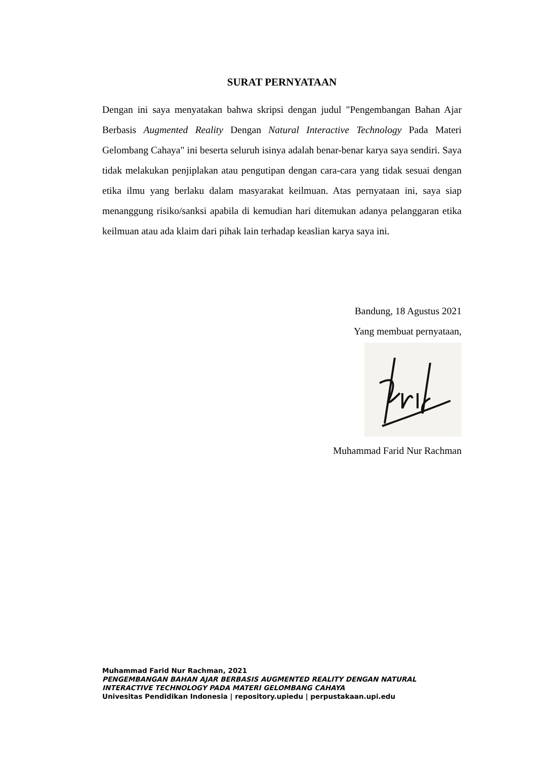SURAT PERNYATAAN
Dengan ini saya menyatakan bahwa skripsi dengan judul "Pengembangan Bahan Ajar Berbasis Augmented Reality Dengan Natural Interactive Technology Pada Materi Gelombang Cahaya" ini beserta seluruh isinya adalah benar-benar karya saya sendiri. Saya tidak melakukan penjiplakan atau pengutipan dengan cara-cara yang tidak sesuai dengan etika ilmu yang berlaku dalam masyarakat keilmuan. Atas pernyataan ini, saya siap menanggung risiko/sanksi apabila di kemudian hari ditemukan adanya pelanggaran etika keilmuan atau ada klaim dari pihak lain terhadap keaslian karya saya ini.
Bandung, 18 Agustus 2021
Yang membuat pernyataan,
Muhammad Farid Nur Rachman
Muhammad Farid Nur Rachman, 2021
PENGEMBANGAN BAHAN AJAR BERBASIS AUGMENTED REALITY DENGAN NATURAL
INTERACTIVE TECHNOLOGY PADA MATERI GELOMBANG CAHAYA
Univesitas Pendidikan Indonesia | repository.upiedu | perpustakaan.upi.edu